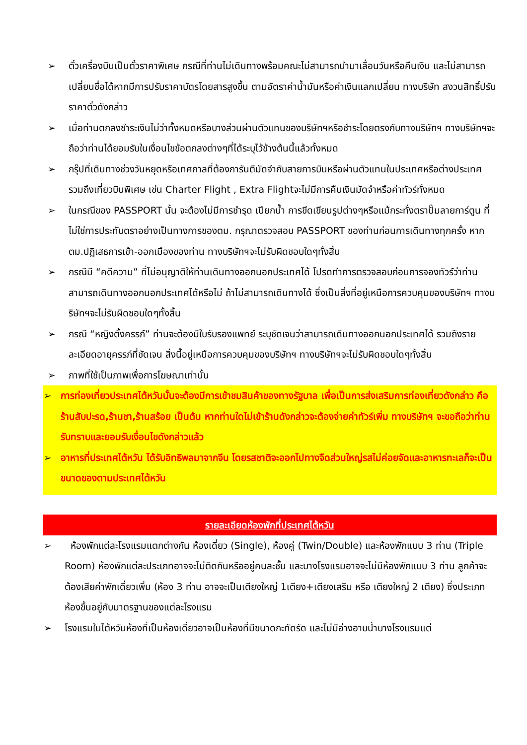➢ ตั๋วเครื่องบินเป็นตั๋วราคาพิเศษ กรณีที่ท่านไม่เดินทางพร้อมคณะไม่สามารถนำมาเลื่อนวันหรือคืนเงิน และไม่สามารถเปลี่ยนชื่อได้หากมีการปรับราคาบัตรโดยสารสูงขึ้น ตามอัตราค่าน้ำมันหรือค่าเงินแลกเปลี่ยน ทางบริษัท สงวนสิทธิ์ปรับราคาตั๋วดังกล่าว
➢ เมื่อท่านตกลงชำระเงินไม่ว่าทั้งหมดหรือบางส่วนผ่านตัวแทนของบริษัทฯหรือชำระโดยตรงกับทางบริษัทฯ ทางบริษัทฯจะถือว่าท่านได้ยอมรับในเงื่อนไขข้อตกลงต่างๆที่ได้ระบุไว้ข้างต้นนี้แล้วทั้งหมด
➢ กรุ๊ปที่เดินทางช่วงวันหยุดหรือเทศกาลที่ต้องการันตีมัดจำกับสายการบินหรือผ่านตัวแทนในประเทศหรือต่างประเทศ รวมถึงเที่ยวบินพิเศษ เช่น Charter Flight , Extra Flightจะไม่มีการคืนเงินมัดจำหรือค่าทัวร์ทั้งหมด
➢ ในกรณีของ PASSPORT นั้น จะต้องไม่มีการชำรุด เปียกน้ำ การขีดเขียนรูปต่างๆหรือแม้กระทั่งตราปั๊มลายการ์ตูน ที่ไม่ใช่การประทับตราอย่างเป็นทางการของตม. กรุณาตรวจสอบ PASSPORT ของท่านก่อนการเดินทางทุกครั้ง หาก ตม.ปฏิเสธการเข้า-ออกเมืองของท่าน ทางบริษัทฯจะไม่รับผิดชอบใดๆทั้งสิ้น
➢ กรณีมี “คดีความ” ที่ไม่อนุญาติให้ท่านเดินทางออกนอกประเทศได้ โปรดทำการตรวจสอบก่อนการจองทัวร์ว่าท่านสามารถเดินทางออกนอกประเทศได้หรือไม่ ถ้าไม่สามารถเดินทางได้ ซึ่งเป็นสิ่งที่อยู่เหนือการควบคุมของบริษัทฯ ทางบริษัทฯจะไม่รับผิดชอบใดๆทั้งสิ้น
➢ กรณี “หญิงตั้งครรภ์” ท่านจะต้องมีใบรับรองแพทย์ ระบุชัดเจนว่าสามารถเดินทางออกนอกประเทศได้ รวมถึงรายละเอียดอายุครรภ์ที่ชัดเจน สิ่งนี้อยู่เหนือการควบคุมของบริษัทฯ ทางบริษัทฯจะไม่รับผิดชอบใดๆทั้งสิ้น
➢ ภาพที่ใช้เป็นภาพเพื่อการโฆษณาเท่านั้น
➢ การท่องเที่ยวประเทศไต้หวันนั้นจะต้องมีการเข้าชมสินค้าของทางรัฐบาล เพื่อเป็นการส่งเสริมการท่องเที่ยวดังกล่าว คือ ร้านสับปะรด,ร้านชา,ร้านสร้อย เป็นต้น หากท่านใดไม่เข้าร้านดังกล่าวจะต้องจ่ายค่าทัวร์เพิ่ม ทางบริษัทฯ จะขอถือว่าท่านรับทราบและยอมรับเงื่อนไขดังกล่าวแล้ว
➢ อาหารที่ประเทศไต้หวัน ได้รับอิทธิพลมาจากจีน โดยรสชาติจะออกไปทางจืดส่วนใหญ่รสไม่ค่อยจัดและอาหารทะเลก็จะเป็นขนาดของตามประเทศไต้หวัน
รายละเอียดห้องพักที่ประเทศไต้หวัน
➢ ห้องพักแต่ละโรงแรมแตกต่างกัน ห้องเดี่ยว (Single), ห้องคู่ (Twin/Double) และห้องพักแบบ 3 ท่าน (Triple Room) ห้องพักแต่ละประเภทอาจจะไม่ติดกันหรืออยู่คนละชั้น และบางโรงแรมอาจจะไม่มีห้องพักแบบ 3 ท่าน ลูกค้าจะต้องเสียค่าพักเดี่ยวเพิ่ม (ห้อง 3 ท่าน อาจจะเป็นเตียงใหญ่ 1เตียง+เตียงเสริม หรือ เตียงใหญ่ 2 เตียง) ซึ่งประเภทห้องขึ้นอยู่กับมาตรฐานของแต่ละโรงแรม
➢ โรงแรมในไต้หวันห้องที่เป็นห้องเดี่ยวอาจเป็นห้องที่มีขนาดกะทัดรัด และไม่มีอ่างอาบน้ำบางโรงแรมแต่